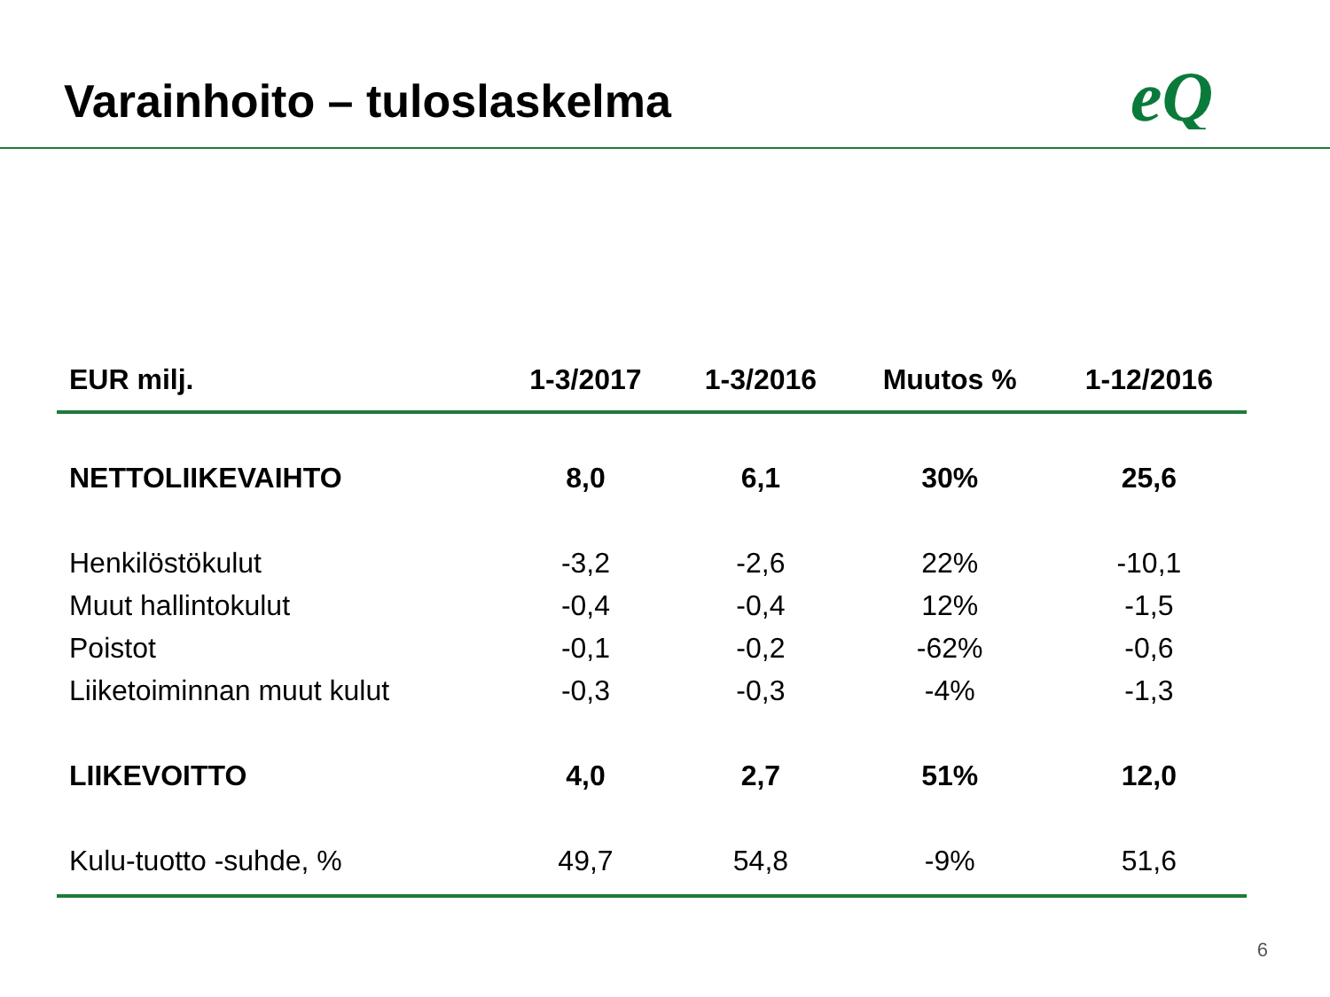Varainhoito – tuloslaskelma
eQ
| EUR milj. | 1-3/2017 | 1-3/2016 | Muutos % | 1-12/2016 |
| --- | --- | --- | --- | --- |
| NETTOLIIKEVAIHTO | 8,0 | 6,1 | 30% | 25,6 |
| Henkilöstökulut | -3,2 | -2,6 | 22% | -10,1 |
| Muut hallintokulut | -0,4 | -0,4 | 12% | -1,5 |
| Poistot | -0,1 | -0,2 | -62% | -0,6 |
| Liiketoiminnan muut kulut | -0,3 | -0,3 | -4% | -1,3 |
| LIIKEVOITTO | 4,0 | 2,7 | 51% | 12,0 |
| Kulu-tuotto -suhde, % | 49,7 | 54,8 | -9% | 51,6 |
6